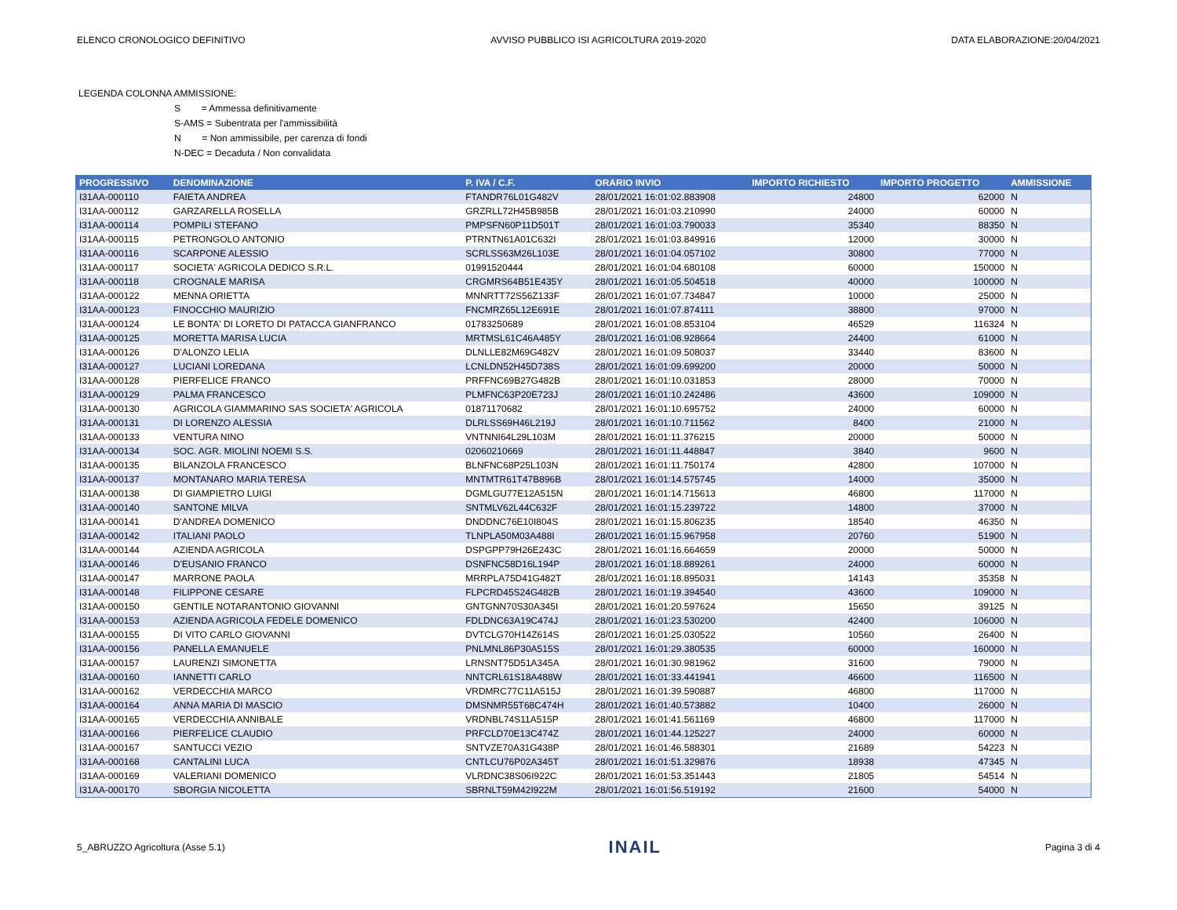ELENCO CRONOLOGICO DEFINITIVO AVVISO PUBBLICO ISI AGRICOLTURA 2019-2020 DATA ELABORAZIONE:20/04/2021
LEGENDA COLONNA AMMISSIONE:
S = Ammessa definitivamente
S-AMS = Subentrata per l'ammissibilità
N = Non ammissibile, per carenza di fondi
N-DEC = Decaduta / Non convalidata
| PROGRESSIVO | DENOMINAZIONE | P. IVA / C.F. | ORARIO INVIO | IMPORTO RICHIESTO | IMPORTO PROGETTO | AMMISSIONE |
| --- | --- | --- | --- | --- | --- | --- |
| I31AA-000110 | FAIETA ANDREA | FTANDR76L01G482V | 28/01/2021 16:01:02.883908 | 24800 | 62000 | N |
| I31AA-000112 | GARZARELLA ROSELLA | GRZRLL72H45B985B | 28/01/2021 16:01:03.210990 | 24000 | 60000 | N |
| I31AA-000114 | POMPILI STEFANO | PMPSFN60P11D501T | 28/01/2021 16:01:03.790033 | 35340 | 88350 | N |
| I31AA-000115 | PETRONGOLO ANTONIO | PTRNTN61A01C632I | 28/01/2021 16:01:03.849916 | 12000 | 30000 | N |
| I31AA-000116 | SCARPONE ALESSIO | SCRLSS63M26L103E | 28/01/2021 16:01:04.057102 | 30800 | 77000 | N |
| I31AA-000117 | SOCIETA' AGRICOLA DEDICO S.R.L. | 01991520444 | 28/01/2021 16:01:04.680108 | 60000 | 150000 | N |
| I31AA-000118 | CROGNALE MARISA | CRGMRS64B51E435Y | 28/01/2021 16:01:05.504518 | 40000 | 100000 | N |
| I31AA-000122 | MENNA ORIETTA | MNNRTT72S56Z133F | 28/01/2021 16:01:07.734847 | 10000 | 25000 | N |
| I31AA-000123 | FINOCCHIO MAURIZIO | FNCMRZ65L12E691E | 28/01/2021 16:01:07.874111 | 38800 | 97000 | N |
| I31AA-000124 | LE BONTA' DI LORETO DI PATACCA GIANFRANCO | 01783250689 | 28/01/2021 16:01:08.853104 | 46529 | 116324 | N |
| I31AA-000125 | MORETTA MARISA LUCIA | MRTMSL61C46A485Y | 28/01/2021 16:01:08.928664 | 24400 | 61000 | N |
| I31AA-000126 | D'ALONZO LELIA | DLNLLE82M69G482V | 28/01/2021 16:01:09.508037 | 33440 | 83600 | N |
| I31AA-000127 | LUCIANI LOREDANA | LCNLDN52H45D738S | 28/01/2021 16:01:09.699200 | 20000 | 50000 | N |
| I31AA-000128 | PIERFELICE FRANCO | PRFFNC69B27G482B | 28/01/2021 16:01:10.031853 | 28000 | 70000 | N |
| I31AA-000129 | PALMA FRANCESCO | PLMFNC63P20E723J | 28/01/2021 16:01:10.242486 | 43600 | 109000 | N |
| I31AA-000130 | AGRICOLA GIAMMARINO SAS SOCIETA' AGRICOLA | 01871170682 | 28/01/2021 16:01:10.695752 | 24000 | 60000 | N |
| I31AA-000131 | DI LORENZO ALESSIA | DLRLSS69H46L219J | 28/01/2021 16:01:10.711562 | 8400 | 21000 | N |
| I31AA-000133 | VENTURA NINO | VNTNNI64L29L103M | 28/01/2021 16:01:11.376215 | 20000 | 50000 | N |
| I31AA-000134 | SOC. AGR. MIOLINI NOEMI S.S. | 02060210669 | 28/01/2021 16:01:11.448847 | 3840 | 9600 | N |
| I31AA-000135 | BILANZOLA FRANCESCO | BLNFNC68P25L103N | 28/01/2021 16:01:11.750174 | 42800 | 107000 | N |
| I31AA-000137 | MONTANARO MARIA TERESA | MNTMTR61T47B896B | 28/01/2021 16:01:14.575745 | 14000 | 35000 | N |
| I31AA-000138 | DI GIAMPIETRO LUIGI | DGMLGU77E12A515N | 28/01/2021 16:01:14.715613 | 46800 | 117000 | N |
| I31AA-000140 | SANTONE MILVA | SNTMLV62L44C632F | 28/01/2021 16:01:15.239722 | 14800 | 37000 | N |
| I31AA-000141 | D'ANDREA DOMENICO | DNDDNC76E10I804S | 28/01/2021 16:01:15.806235 | 18540 | 46350 | N |
| I31AA-000142 | ITALIANI PAOLO | TLNPLA50M03A488I | 28/01/2021 16:01:15.967958 | 20760 | 51900 | N |
| I31AA-000144 | AZIENDA AGRICOLA | DSPGPP79H26E243C | 28/01/2021 16:01:16.664659 | 20000 | 50000 | N |
| I31AA-000146 | D'EUSANIO FRANCO | DSNFNC58D16L194P | 28/01/2021 16:01:18.889261 | 24000 | 60000 | N |
| I31AA-000147 | MARRONE PAOLA | MRRPLA75D41G482T | 28/01/2021 16:01:18.895031 | 14143 | 35358 | N |
| I31AA-000148 | FILIPPONE CESARE | FLPCRD45S24G482B | 28/01/2021 16:01:19.394540 | 43600 | 109000 | N |
| I31AA-000150 | GENTILE NOTARANTONIO GIOVANNI | GNTGNN70S30A345I | 28/01/2021 16:01:20.597624 | 15650 | 39125 | N |
| I31AA-000153 | AZIENDA AGRICOLA FEDELE DOMENICO | FDLDNC63A19C474J | 28/01/2021 16:01:23.530200 | 42400 | 106000 | N |
| I31AA-000155 | DI VITO CARLO GIOVANNI | DVTCLG70H14Z614S | 28/01/2021 16:01:25.030522 | 10560 | 26400 | N |
| I31AA-000156 | PANELLA EMANUELE | PNLMNL86P30A515S | 28/01/2021 16:01:29.380535 | 60000 | 160000 | N |
| I31AA-000157 | LAURENZI SIMONETTA | LRNSNT75D51A345A | 28/01/2021 16:01:30.981962 | 31600 | 79000 | N |
| I31AA-000160 | IANNETTI CARLO | NNTCRL61S18A488W | 28/01/2021 16:01:33.441941 | 46600 | 116500 | N |
| I31AA-000162 | VERDECCHIA MARCO | VRDMRC77C11A515J | 28/01/2021 16:01:39.590887 | 46800 | 117000 | N |
| I31AA-000164 | ANNA MARIA DI MASCIO | DMSNMR55T68C474H | 28/01/2021 16:01:40.573882 | 10400 | 26000 | N |
| I31AA-000165 | VERDECCHIA ANNIBALE | VRDNBL74S11A515P | 28/01/2021 16:01:41.561169 | 46800 | 117000 | N |
| I31AA-000166 | PIERFELICE CLAUDIO | PRFCLD70E13C474Z | 28/01/2021 16:01:44.125227 | 24000 | 60000 | N |
| I31AA-000167 | SANTUCCI VEZIO | SNTVZE70A31G438P | 28/01/2021 16:01:46.588301 | 21689 | 54223 | N |
| I31AA-000168 | CANTALINI LUCA | CNTLCU76P02A345T | 28/01/2021 16:01:51.329876 | 18938 | 47345 | N |
| I31AA-000169 | VALERIANI DOMENICO | VLRDNC38S06I922C | 28/01/2021 16:01:53.351443 | 21805 | 54514 | N |
| I31AA-000170 | SBORGIA NICOLETTA | SBRNLT59M42I922M | 28/01/2021 16:01:56.519192 | 21600 | 54000 | N |
5_ABRUZZO Agricoltura (Asse 5.1) INAIL Pagina 3 di 4